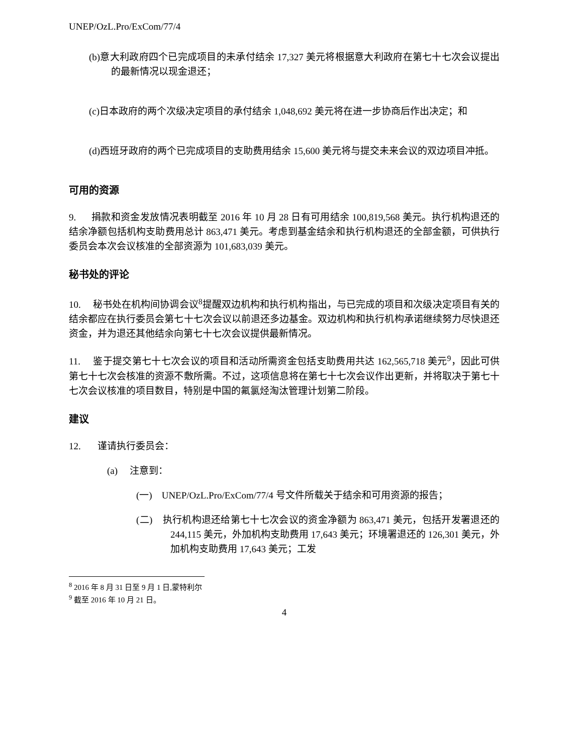UNEP/OzL.Pro/ExCom/77/4
(b)意大利政府四个已完成项目的未承付结余 17,327 美元将根据意大利政府在第七十七次会议提出的最新情况以现金退还；
(c)日本政府的两个次级决定项目的承付结余 1,048,692 美元将在进一步协商后作出决定；和
(d)西班牙政府的两个已完成项目的支助费用结余 15,600 美元将与提交未来会议的双边项目冲抵。
可用的资源
9. 捐款和资金发放情况表明截至 2016 年 10 月 28 日有可用结余 100,819,568 美元。执行机构退还的结余净额包括机构支助费用总计 863,471 美元。考虑到基金结余和执行机构退还的全部金额，可供执行委员会本次会议核准的全部资源为 101,683,039 美元。
秘书处的评论
10. 秘书处在机构间协调会议<sup>8</sup>提醒双边机构和执行机构指出，与已完成的项目和次级决定项目有关的结余都应在执行委员会第七十七次会议以前退还多边基金。双边机构和执行机构承诺继续努力尽快退还资金，并为退还其他结余向第七十七次会议提供最新情况。
11. 鉴于提交第七十七次会议的项目和活动所需资金包括支助费用共达 162,565,718 美元<sup>9</sup>，因此可供第七十七次会核准的资源不敷所需。不过，这项信息将在第七十七次会议作出更新，并将取决于第七十七次会议核准的项目数目，特别是中国的氟氯烃淘汰管理计划第二阶段。
建议
12. 谨请执行委员会：
(a) 注意到：
(一) UNEP/OzL.Pro/ExCom/77/4 号文件所载关于结余和可用资源的报告；
(二) 执行机构退还给第七十七次会议的资金净额为 863,471 美元，包括开发署退还的 244,115 美元，外加机构支助费用 17,643 美元；环境署退还的 126,301 美元，外加机构支助费用 17,643 美元；工发
<sup>8</sup> 2016 年 8 月 31 日至 9 月 1 日,蒙特利尔
<sup>9</sup> 截至 2016 年 10 月 21 日。
4